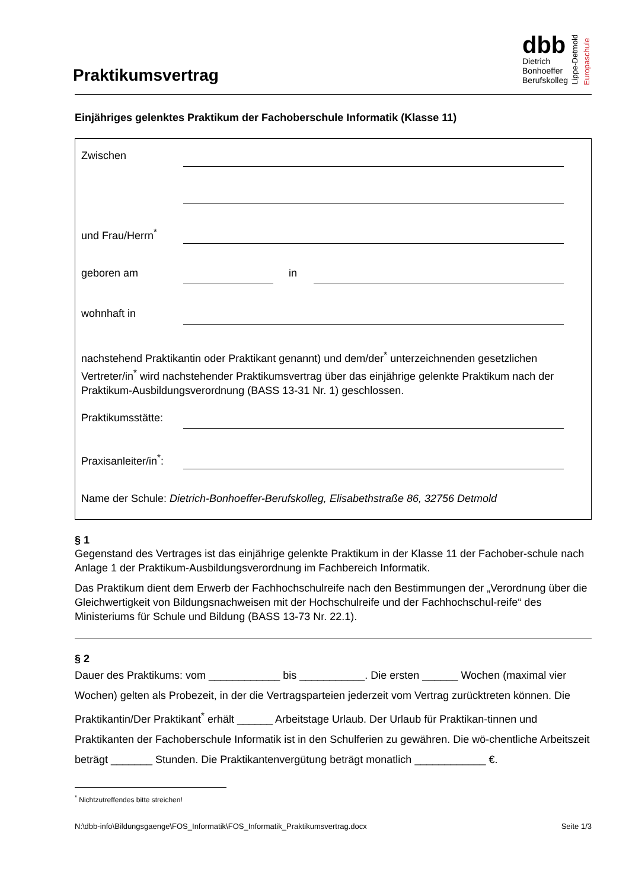Praktikumsvertrag
dbb
Dietrich
Bonhoeffer
Berufskolleg
Lippe-Detmold
Europaschule
Einjähriges gelenktes Praktikum der Fachoberschule Informatik (Klasse 11)
Zwischen
und Frau/Herrn<sup>*</sup>
geboren am in
wohnhaft in
nachstehend Praktikantin oder Praktikant genannt) und dem/der<sup>*</sup> unterzeichnenden gesetzlichen Vertreter/in<sup>*</sup> wird nachstehender Praktikumsvertrag über das einjährige gelenkte Praktikum nach der Praktikum-Ausbildungsverordnung (BASS 13-31 Nr. 1) geschlossen.
Praktikumsstätte:
Praxisanleiter/in<sup>*</sup>:
Name der Schule: Dietrich-Bonhoeffer-Berufskolleg, Elisabethstraße 86, 32756 Detmold
§ 1
Gegenstand des Vertrages ist das einjährige gelenkte Praktikum in der Klasse 11 der Fachober-schule nach Anlage 1 der Praktikum-Ausbildungsverordnung im Fachbereich Informatik.
Das Praktikum dient dem Erwerb der Fachhochschulreife nach den Bestimmungen der „Verordnung über die Gleichwertigkeit von Bildungsnachweisen mit der Hochschulreife und der Fachhochschul-reife“ des Ministeriums für Schule und Bildung (BASS 13-73 Nr. 22.1).
§ 2
Dauer des Praktikums: vom ____________ bis ___________. Die ersten ______ Wochen (maximal vier Wochen) gelten als Probezeit, in der die Vertragsparteien jederzeit vom Vertrag zurücktreten können. Die Praktikantin/Der Praktikant<sup>*</sup> erhält ______ Arbeitstage Urlaub. Der Urlaub für Praktikan-tinnen und Praktikanten der Fachoberschule Informatik ist in den Schulferien zu gewähren. Die wö-chentliche Arbeitszeit beträgt _______ Stunden. Die Praktikantenvergütung beträgt monatlich ____________ €.
<sup>*</sup> Nichtzutreffendes bitte streichen!
N:\dbb-info\Bildungsgaenge\FOS_Informatik\FOS_Informatik_Praktikumsvertrag.docx Seite 1/3